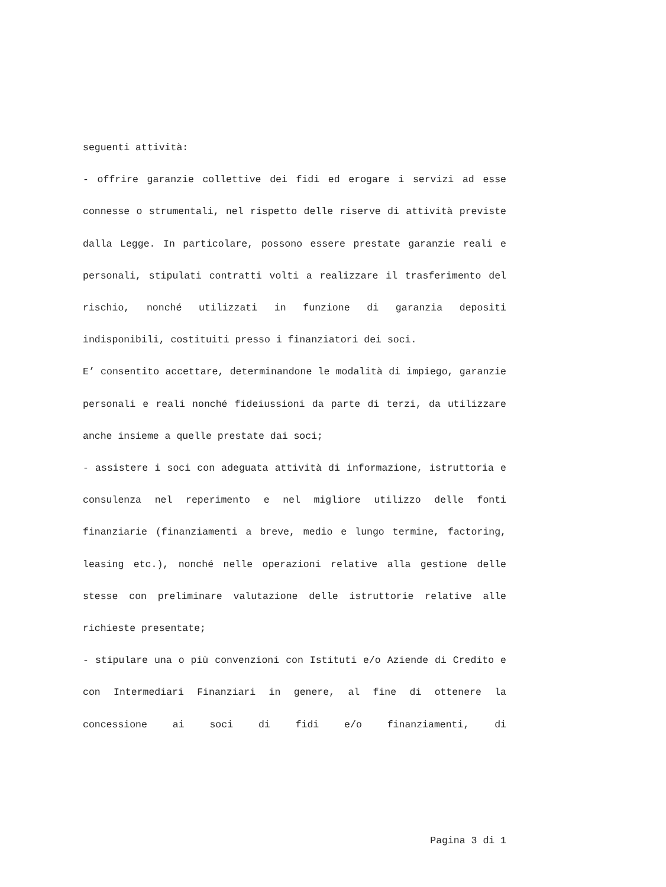seguenti attività:
- offrire garanzie collettive dei fidi ed erogare i servizi ad esse connesse o strumentali, nel rispetto delle riserve di attività previste dalla Legge. In particolare, possono essere prestate garanzie reali e personali, stipulati contratti volti a realizzare il trasferimento del rischio, nonché utilizzati in funzione di garanzia depositi indisponibili, costituiti presso i finanziatori dei soci.
E’ consentito accettare, determinandone le modalità di impiego, garanzie personali e reali nonché fideiussioni da parte di terzi, da utilizzare anche insieme a quelle prestate dai soci;
- assistere i soci con adeguata attività di informazione, istruttoria e consulenza nel reperimento e nel migliore utilizzo delle fonti finanziarie (finanziamenti a breve, medio e lungo termine, factoring, leasing etc.), nonché nelle operazioni relative alla gestione delle stesse con preliminare valutazione delle istruttorie relative alle richieste presentate;
- stipulare una o più convenzioni con Istituti e/o Aziende di Credito e con Intermediari Finanziari in genere, al fine di ottenere la concessione ai soci di fidi e/o finanziamenti, di
Pagina 3 di 1